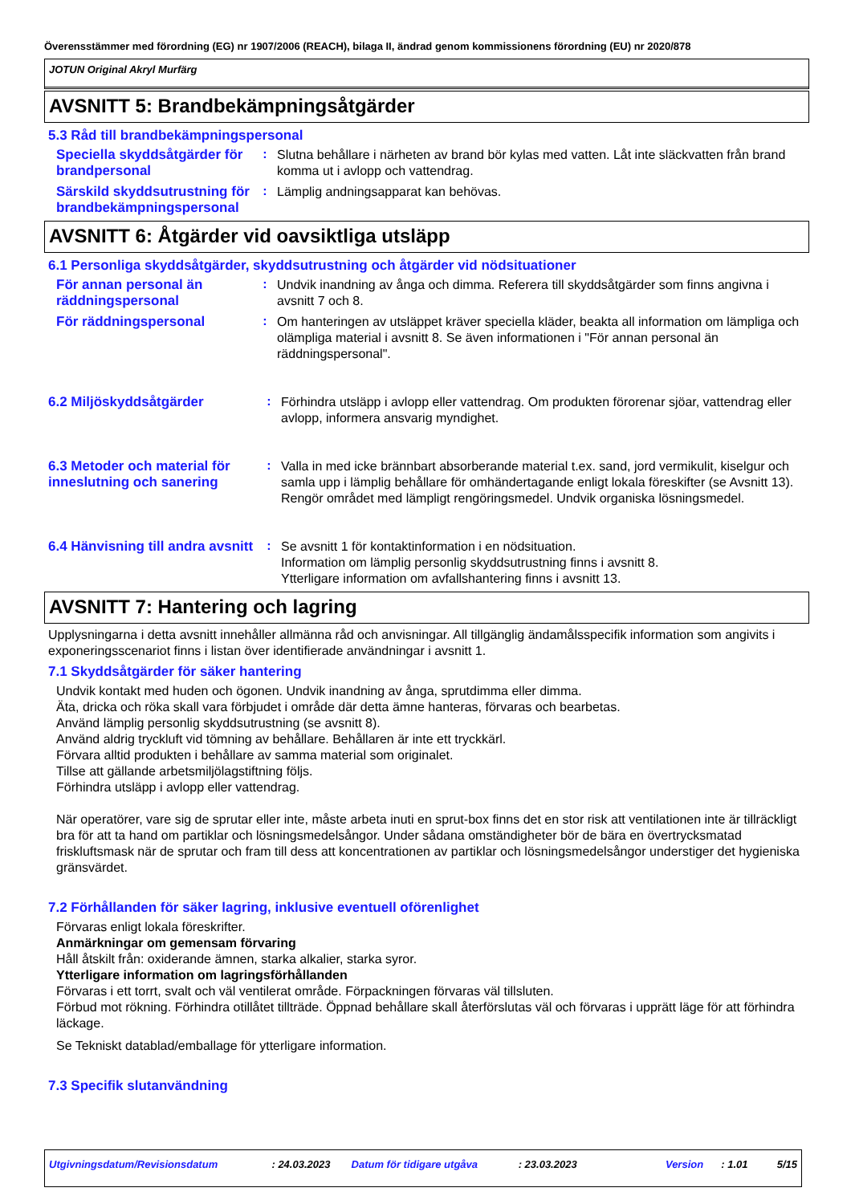Överensstämmer med förordning (EG) nr 1907/2006 (REACH), bilaga II, ändrad genom kommissionens förordning (EU) nr 2020/878
JOTUN Original Akryl Murfärg
AVSNITT 5: Brandbekämpningsåtgärder
5.3 Råd till brandbekämpningspersonal
Speciella skyddsåtgärder för brandpersonal
:
Slutna behållare i närheten av brand bör kylas med vatten. Låt inte släckvatten från brand komma ut i avlopp och vattendrag.
Särskild skyddsutrustning för brandbekämpningspersonal
:
Lämplig andningsapparat kan behövas.
AVSNITT 6: Åtgärder vid oavsiktliga utsläpp
6.1 Personliga skyddsåtgärder, skyddsutrustning och åtgärder vid nödsituationer
För annan personal än räddningspersonal
:
Undvik inandning av ånga och dimma. Referera till skyddsåtgärder som finns angivna i avsnitt 7 och 8.
För räddningspersonal :
Om hanteringen av utsläppet kräver speciella kläder, beakta all information om lämpliga och olämpliga material i avsnitt 8. Se även informationen i "För annan personal än räddningspersonal".
6.2 Miljöskyddsåtgärder :
Förhindra utsläpp i avlopp eller vattendrag. Om produkten förorenar sjöar, vattendrag eller avlopp, informera ansvarig myndighet.
6.3 Metoder och material för inneslutning och sanering
:
Valla in med icke brännbart absorberande material t.ex. sand, jord vermikulit, kiselgur och samla upp i lämplig behållare för omhändertagande enligt lokala föreskifter (se Avsnitt 13). Rengör området med lämpligt rengöringsmedel. Undvik organiska lösningsmedel.
6.4 Hänvisning till andra avsnitt
:
Se avsnitt 1 för kontaktinformation i en nödsituation.
Information om lämplig personlig skyddsutrustning finns i avsnitt 8.
Ytterligare information om avfallshantering finns i avsnitt 13.
AVSNITT 7: Hantering och lagring
Upplysningarna i detta avsnitt innehåller allmänna råd och anvisningar. All tillgänglig ändamålsspecifik information som angivits i exponeringsscenariot finns i listan över identifierade användningar i avsnitt 1.
7.1 Skyddsåtgärder för säker hantering
Undvik kontakt med huden och ögonen. Undvik inandning av ånga, sprutdimma eller dimma.
Äta, dricka och röka skall vara förbjudet i område där detta ämne hanteras, förvaras och bearbetas.
Använd lämplig personlig skyddsutrustning (se avsnitt 8).
Använd aldrig tryckluft vid tömning av behållare. Behållaren är inte ett tryckkärl.
Förvara alltid produkten i behållare av samma material som originalet.
Tillse att gällande arbetsmiljölagstiftning följs.
Förhindra utsläpp i avlopp eller vattendrag.
När operatörer, vare sig de sprutar eller inte, måste arbeta inuti en sprut-box finns det en stor risk att ventilationen inte är tillräckligt bra för att ta hand om partiklar och lösningsmedelsångor. Under sådana omständigheter bör de bära en övertrycksmatad friskluftsmask när de sprutar och fram till dess att koncentrationen av partiklar och lösningsmedelsångor understiger det hygieniska gränsvärdet.
7.2 Förhållanden för säker lagring, inklusive eventuell oförenlighet
Förvaras enligt lokala föreskrifter.
Anmärkningar om gemensam förvaring
Håll åtskilt från: oxiderande ämnen, starka alkalier, starka syror.
Ytterligare information om lagringsförhållanden
Förvaras i ett torrt, svalt och väl ventilerat område. Förpackningen förvaras väl tillsluten.
Förbud mot rökning. Förhindra otillåtet tillträde. Öppnad behållare skall återförslutas väl och förvaras i upprätt läge för att förhindra läckage.
Se Tekniskt datablad/emballage för ytterligare information.
7.3 Specifik slutanvändning
Utgivningsdatum/Revisionsdatum : 24.03.2023 Datum för tidigare utgåva : 23.03.2023 Version : 1.01 5/15